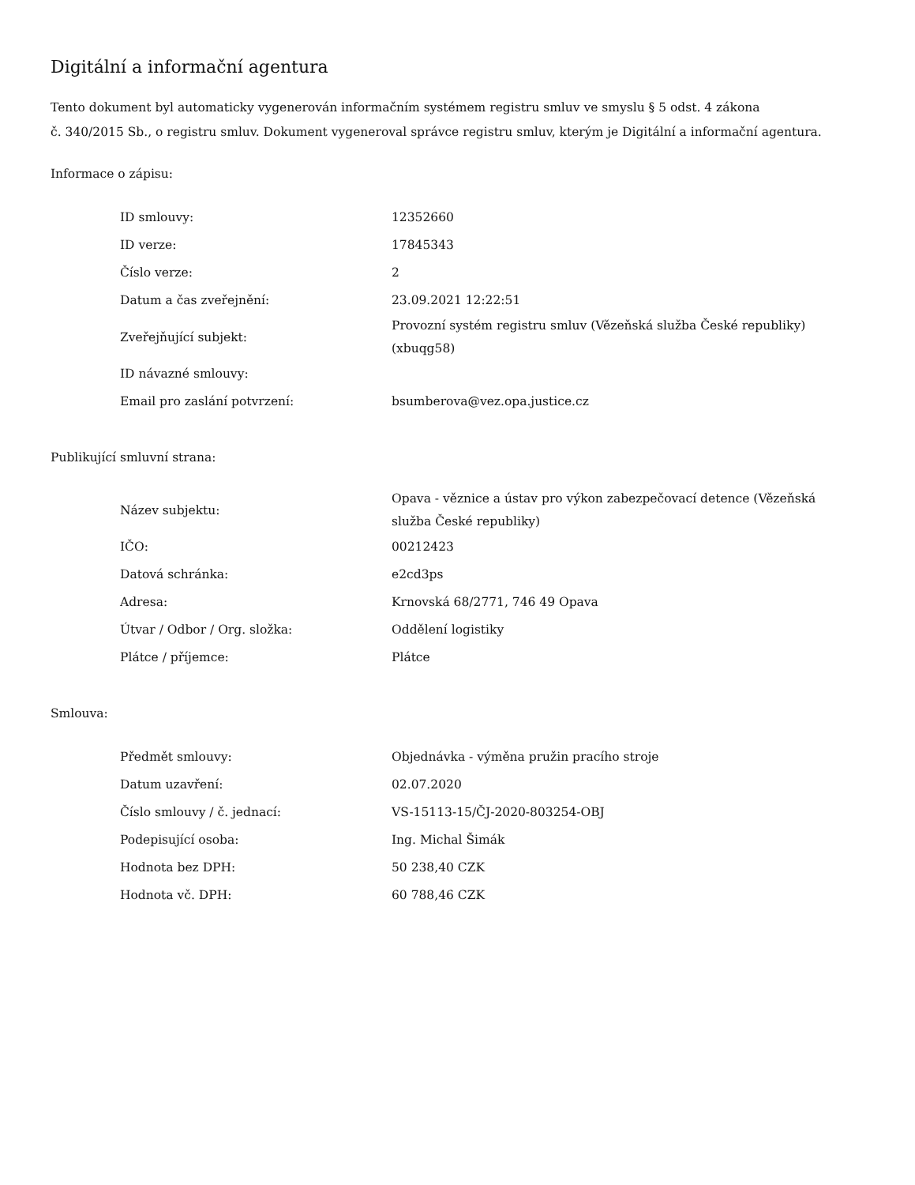Digitální a informační agentura
Tento dokument byl automaticky vygenerován informačním systémem registru smluv ve smyslu § 5 odst. 4 zákona
č. 340/2015 Sb., o registru smluv. Dokument vygeneroval správce registru smluv, kterým je Digitální a informační agentura.
Informace o zápisu:
| ID smlouvy: | 12352660 |
| ID verze: | 17845343 |
| Číslo verze: | 2 |
| Datum a čas zveřejnění: | 23.09.2021 12:22:51 |
| Zveřejňující subjekt: | Provozní systém registru smluv (Vězeňská služba České republiky) (xbuqg58) |
| ID návazné smlouvy: | |
| Email pro zaslání potvrzení: | bsumberova@vez.opa.justice.cz |
Publikující smluvní strana:
| Název subjektu: | Opava - věznice a ústav pro výkon zabezpečovací detence (Vězeňská služba České republiky) |
| IČO: | 00212423 |
| Datová schránka: | e2cd3ps |
| Adresa: | Krnovská 68/2771, 746 49 Opava |
| Útvar / Odbor / Org. složka: | Oddělení logistiky |
| Plátce / příjemce: | Plátce |
Smlouva:
| Předmět smlouvy: | Objednávka - výměna pružin pracího stroje |
| Datum uzavření: | 02.07.2020 |
| Číslo smlouvy / č. jednací: | VS-15113-15/ČJ-2020-803254-OBJ |
| Podepisující osoba: | Ing. Michal Šimák |
| Hodnota bez DPH: | 50 238,40 CZK |
| Hodnota vč. DPH: | 60 788,46 CZK |